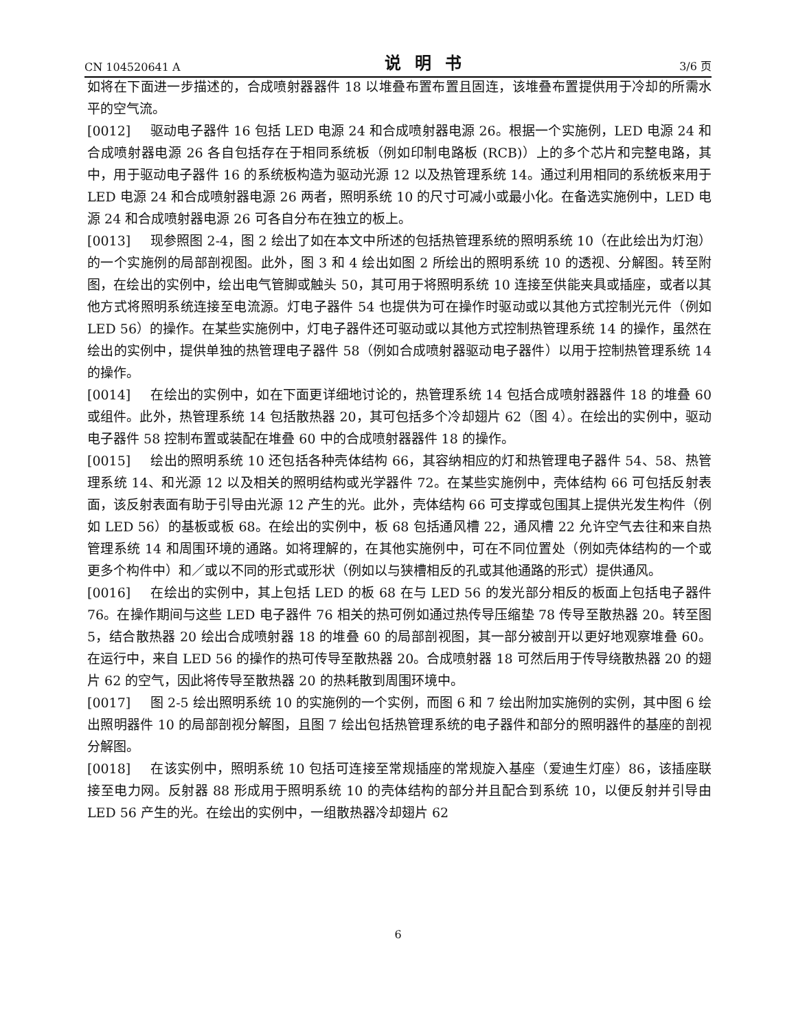CN 104520641 A 说明书 3/6 页
如将在下面进一步描述的，合成喷射器器件 18 以堆叠布置布置且固连，该堆叠布置提供用于冷却的所需水平的空气流。
[0012] 驱动电子器件 16 包括 LED 电源 24 和合成喷射器电源 26。根据一个实施例，LED 电源 24 和合成喷射器电源 26 各自包括存在于相同系统板（例如印制电路板 (RCB)）上的多个芯片和完整电路，其中，用于驱动电子器件 16 的系统板构造为驱动光源 12 以及热管理系统 14。通过利用相同的系统板来用于 LED 电源 24 和合成喷射器电源 26 两者，照明系统 10 的尺寸可减小或最小化。在备选实施例中，LED 电源 24 和合成喷射器电源 26 可各自分布在独立的板上。
[0013] 现参照图 2-4，图 2 绘出了如在本文中所述的包括热管理系统的照明系统 10（在此绘出为灯泡）的一个实施例的局部剖视图。此外，图 3 和 4 绘出如图 2 所绘出的照明系统 10 的透视、分解图。转至附图，在绘出的实例中，绘出电气管脚或触头 50，其可用于将照明系统 10 连接至供能夹具或插座，或者以其他方式将照明系统连接至电流源。灯电子器件 54 也提供为可在操作时驱动或以其他方式控制光元件（例如 LED 56）的操作。在某些实施例中，灯电子器件还可驱动或以其他方式控制热管理系统 14 的操作，虽然在绘出的实例中，提供单独的热管理电子器件 58（例如合成喷射器驱动电子器件）以用于控制热管理系统 14 的操作。
[0014] 在绘出的实例中，如在下面更详细地讨论的，热管理系统 14 包括合成喷射器器件 18 的堆叠 60 或组件。此外，热管理系统 14 包括散热器 20，其可包括多个冷却翅片 62（图 4）。在绘出的实例中，驱动电子器件 58 控制布置或装配在堆叠 60 中的合成喷射器器件 18 的操作。
[0015] 绘出的照明系统 10 还包括各种壳体结构 66，其容纳相应的灯和热管理电子器件 54、58、热管理系统 14、和光源 12 以及相关的照明结构或光学器件 72。在某些实施例中，壳体结构 66 可包括反射表面，该反射表面有助于引导由光源 12 产生的光。此外，壳体结构 66 可支撑或包围其上提供光发生构件（例如 LED 56）的基板或板 68。在绘出的实例中，板 68 包括通风槽 22，通风槽 22 允许空气去往和来自热管理系统 14 和周围环境的通路。如将理解的，在其他实施例中，可在不同位置处（例如壳体结构的一个或更多个构件中）和／或以不同的形式或形状（例如以与狭槽相反的孔或其他通路的形式）提供通风。
[0016] 在绘出的实例中，其上包括 LED 的板 68 在与 LED 56 的发光部分相反的板面上包括电子器件 76。在操作期间与这些 LED 电子器件 76 相关的热可例如通过热传导压缩垫 78 传导至散热器 20。转至图 5，结合散热器 20 绘出合成喷射器 18 的堆叠 60 的局部剖视图，其一部分被剖开以更好地观察堆叠 60。在运行中，来自 LED 56 的操作的热可传导至散热器 20。合成喷射器 18 可然后用于传导绕散热器 20 的翅片 62 的空气，因此将传导至散热器 20 的热耗散到周围环境中。
[0017] 图 2-5 绘出照明系统 10 的实施例的一个实例，而图 6 和 7 绘出附加实施例的实例，其中图 6 绘出照明器件 10 的局部剖视分解图，且图 7 绘出包括热管理系统的电子器件和部分的照明器件的基座的剖视分解图。
[0018] 在该实例中，照明系统 10 包括可连接至常规插座的常规旋入基座（爱迪生灯座）86，该插座联接至电力网。反射器 88 形成用于照明系统 10 的壳体结构的部分并且配合到系统 10，以便反射并引导由 LED 56 产生的光。在绘出的实例中，一组散热器冷却翅片 62
6